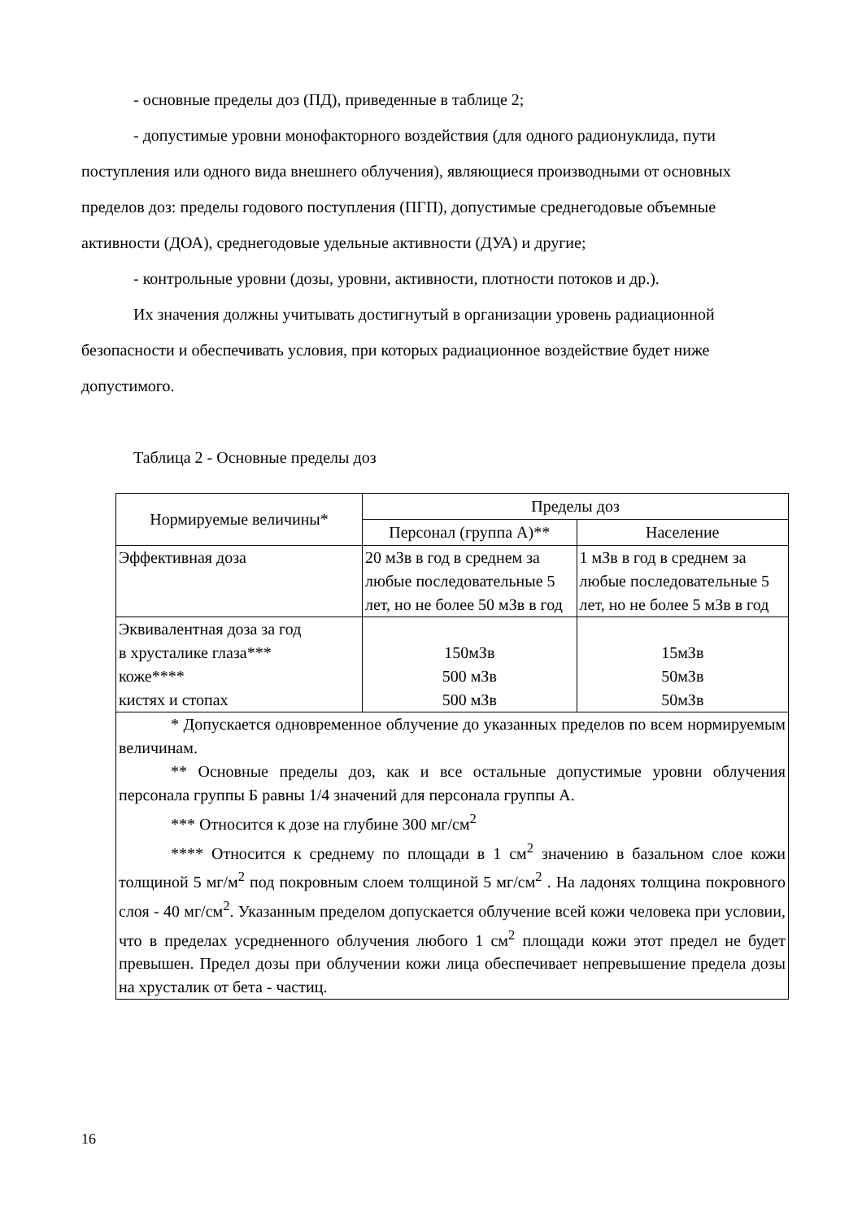- основные пределы доз (ПД), приведенные в таблице 2;
- допустимые уровни монофакторного воздействия (для одного радионуклида, пути поступления или одного вида внешнего облучения), являющиеся производными от основных пределов доз: пределы годового поступления (ПГП), допустимые среднегодовые объемные активности (ДОА), среднегодовые удельные активности (ДУА) и другие;
- контрольные уровни (дозы, уровни, активности, плотности потоков и др.).
Их значения должны учитывать достигнутый в организации уровень радиационной безопасности и обеспечивать условия, при которых радиационное воздействие будет ниже допустимого.
Таблица 2 - Основные пределы доз
| Нормируемые величины* | Пределы доз | |
| --- | --- | --- |
| | Персонал (группа А)** | Население |
| Эффективная доза | 20 мЗв в год в среднем за любые последовательные 5 лет, но не более 50 мЗв в год | 1 мЗв в год в среднем за любые последовательные 5 лет, но не более 5 мЗв в год |
| Эквивалентная доза за год в хрусталике глаза*** коже**** кистях и стопах | 150мЗв 500 мЗв 500 мЗв | 15мЗв 50мЗв 50мЗв |
| * Допускается одновременное облучение до указанных пределов по всем нормируемым величинам. ** Основные пределы доз, как и все остальные допустимые уровни облучения персонала группы Б равны 1/4 значений для персонала группы А. *** Относится к дозе на глубине 300 мг/см<sup>2</sup> **** Относится к среднему по площади в 1 см<sup>2</sup> значению в базальном слое кожи толщиной 5 мг/м<sup>2</sup> под покровным слоем толщиной 5 мг/см<sup>2</sup> . На ладонях толщина покровного слоя - 40 мг/см<sup>2</sup>. Указанным пределом допускается облучение всей кожи человека при условии, что в пределах усредненного облучения любого 1 см<sup>2</sup> площади кожи этот предел не будет превышен. Предел дозы при облучении кожи лица обеспечивает непревышение предела дозы на хрусталик от бета - частиц. | | |
16